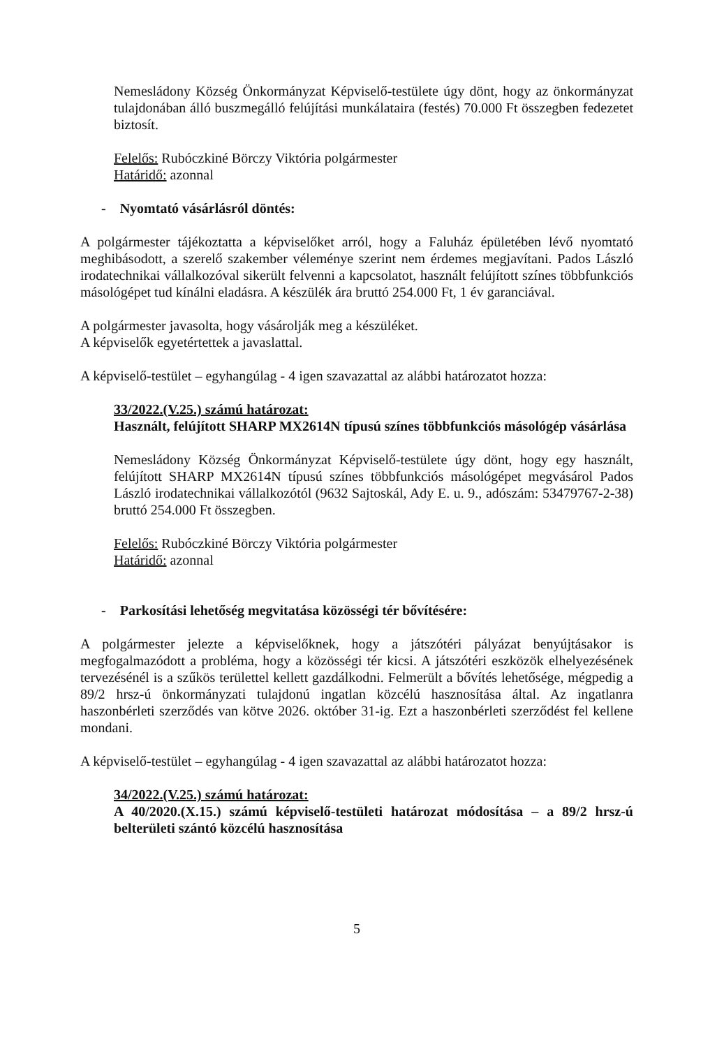Nemesládony Község Önkormányzat Képviselő-testülete úgy dönt, hogy az önkormányzat tulajdonában álló buszmegálló felújítási munkálataira (festés) 70.000 Ft összegben fedezetet biztosít.
Felelős: Rubóczkiné Börczy Viktória polgármester
Határidő: azonnal
- Nyomtató vásárlásról döntés:
A polgármester tájékoztatta a képviselőket arról, hogy a Faluház épületében lévő nyomtató meghibásodott, a szerelő szakember véleménye szerint nem érdemes megjavítani. Pados László irodatechnikai vállalkozóval sikerült felvenni a kapcsolatot, használt felújított színes többfunkciós másológépet tud kínálni eladásra. A készülék ára bruttó 254.000 Ft, 1 év garanciával.
A polgármester javasolta, hogy vásárolják meg a készüléket.
A képviselők egyetértettek a javaslattal.
A képviselő-testület – egyhangúlag - 4 igen szavazattal az alábbi határozatot hozza:
33/2022.(V.25.) számú határozat:
Használt, felújított SHARP MX2614N típusú színes többfunkciós másológép vásárlása
Nemesládony Község Önkormányzat Képviselő-testülete úgy dönt, hogy egy használt, felújított SHARP MX2614N típusú színes többfunkciós másológépet megvásárol Pados László irodatechnikai vállalkozótól (9632 Sajtoskál, Ady E. u. 9., adószám: 53479767-2-38) bruttó 254.000 Ft összegben.
Felelős: Rubóczkiné Börczy Viktória polgármester
Határidő: azonnal
- Parkosítási lehetőség megvitatása közösségi tér bővítésére:
A polgármester jelezte a képviselőknek, hogy a játszótéri pályázat benyújtásakor is megfogalmazódott a probléma, hogy a közösségi tér kicsi. A játszótéri eszközök elhelyezésének tervezésénél is a szűkös területtel kellett gazdálkodni. Felmerült a bővítés lehetősége, mégpedig a 89/2 hrsz-ú önkormányzati tulajdonú ingatlan közcélú hasznosítása által. Az ingatlanra haszonbérleti szerződés van kötve 2026. október 31-ig. Ezt a haszonbérleti szerződést fel kellene mondani.
A képviselő-testület – egyhangúlag - 4 igen szavazattal az alábbi határozatot hozza:
34/2022.(V.25.) számú határozat:
A 40/2020.(X.15.) számú képviselő-testületi határozat módosítása – a 89/2 hrsz-ú belterületi szántó közcélú hasznosítása
5